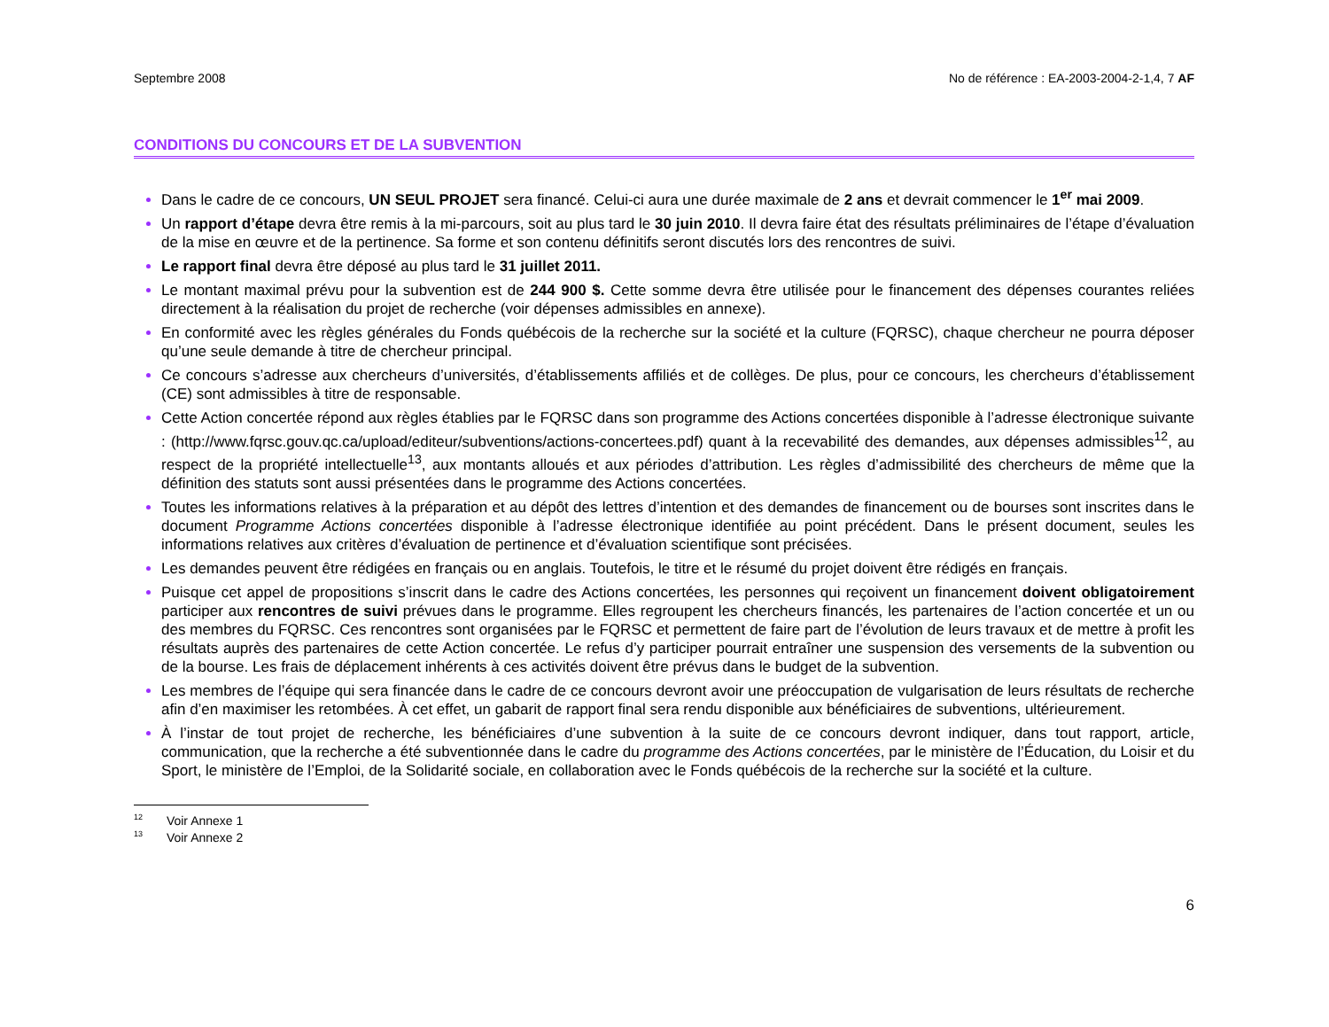Septembre 2008 No de référence : EA-2003-2004-2-1,4, 7 AF
CONDITIONS DU CONCOURS ET DE LA SUBVENTION
Dans le cadre de ce concours, UN SEUL PROJET sera financé. Celui-ci aura une durée maximale de 2 ans et devrait commencer le 1<sup>er</sup> mai 2009.
Un rapport d’étape devra être remis à la mi-parcours, soit au plus tard le 30 juin 2010. Il devra faire état des résultats préliminaires de l’étape d’évaluation de la mise en œuvre et de la pertinence. Sa forme et son contenu définitifs seront discutés lors des rencontres de suivi.
Le rapport final devra être déposé au plus tard le 31 juillet 2011.
Le montant maximal prévu pour la subvention est de 244 900 $. Cette somme devra être utilisée pour le financement des dépenses courantes reliées directement à la réalisation du projet de recherche (voir dépenses admissibles en annexe).
En conformité avec les règles générales du Fonds québécois de la recherche sur la société et la culture (FQRSC), chaque chercheur ne pourra déposer qu’une seule demande à titre de chercheur principal.
Ce concours s’adresse aux chercheurs d’universités, d’établissements affiliés et de collèges. De plus, pour ce concours, les chercheurs d’établissement (CE) sont admissibles à titre de responsable.
Cette Action concertée répond aux règles établies par le FQRSC dans son programme des Actions concertées disponible à l’adresse électronique suivante : (http://www.fqrsc.gouv.qc.ca/upload/editeur/subventions/actions-concertees.pdf) quant à la recevabilité des demandes, aux dépenses admissibles<sup>12</sup>, au respect de la propriété intellectuelle<sup>13</sup>, aux montants alloués et aux périodes d’attribution. Les règles d’admissibilité des chercheurs de même que la définition des statuts sont aussi présentées dans le programme des Actions concertées.
Toutes les informations relatives à la préparation et au dépôt des lettres d’intention et des demandes de financement ou de bourses sont inscrites dans le document Programme Actions concertées disponible à l’adresse électronique identifiée au point précédent. Dans le présent document, seules les informations relatives aux critères d’évaluation de pertinence et d’évaluation scientifique sont précisées.
Les demandes peuvent être rédigées en français ou en anglais. Toutefois, le titre et le résumé du projet doivent être rédigés en français.
Puisque cet appel de propositions s’inscrit dans le cadre des Actions concertées, les personnes qui reçoivent un financement doivent obligatoirement participer aux rencontres de suivi prévues dans le programme. Elles regroupent les chercheurs financés, les partenaires de l’action concertée et un ou des membres du FQRSC. Ces rencontres sont organisées par le FQRSC et permettent de faire part de l’évolution de leurs travaux et de mettre à profit les résultats auprès des partenaires de cette Action concertée. Le refus d’y participer pourrait entraîner une suspension des versements de la subvention ou de la bourse. Les frais de déplacement inhérents à ces activités doivent être prévus dans le budget de la subvention.
Les membres de l’équipe qui sera financée dans le cadre de ce concours devront avoir une préoccupation de vulgarisation de leurs résultats de recherche afin d’en maximiser les retombées. À cet effet, un gabarit de rapport final sera rendu disponible aux bénéficiaires de subventions, ultérieurement.
À l’instar de tout projet de recherche, les bénéficiaires d’une subvention à la suite de ce concours devront indiquer, dans tout rapport, article, communication, que la recherche a été subventionnée dans le cadre du programme des Actions concertées, par le ministère de l’Éducation, du Loisir et du Sport, le ministère de l’Emploi, de la Solidarité sociale, en collaboration avec le Fonds québécois de la recherche sur la société et la culture.
<sup>12</sup> Voir Annexe 1
<sup>13</sup> Voir Annexe 2
6